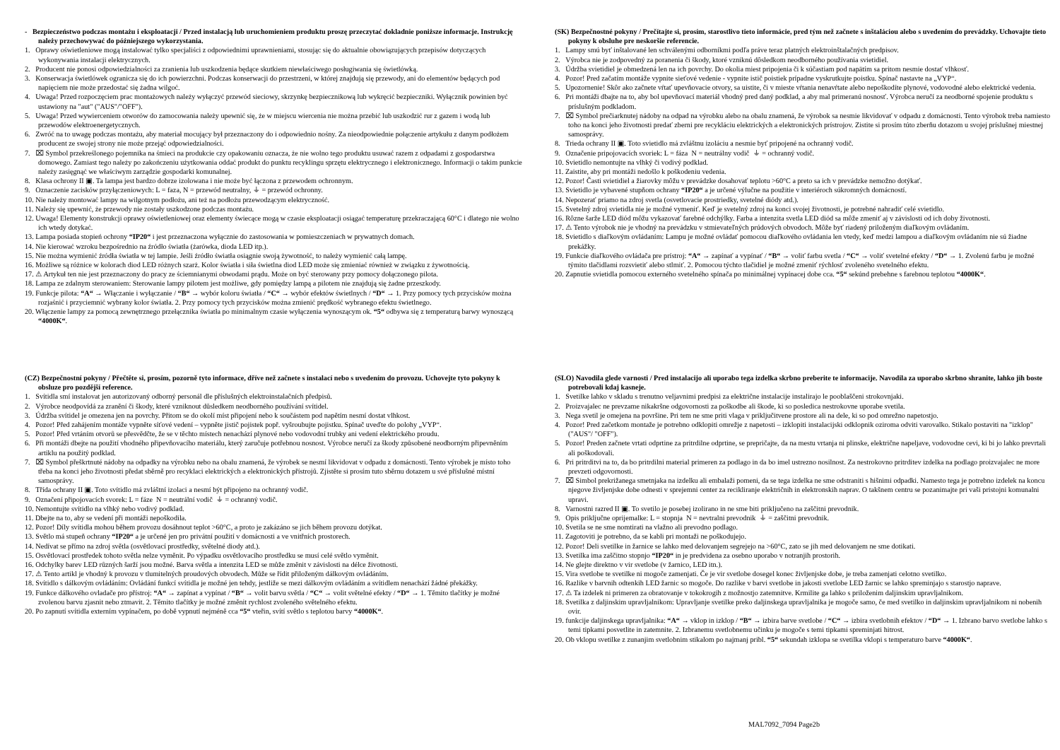- Bezpieczeństwo podczas montażu i eksploatacji / Przed instalacją lub uruchomieniem produktu proszę przeczytać dokladnie poniższe informacje. Instrukcję należy przechowywać do późniejszego wykorzystania.
1. Oprawy oświetleniowe mogą instalować tylko specjaliści z odpowiednimi uprawnieniami, stosując się do aktualnie obowiązujących przepisów dotyczących wykonywania instalacji elektrycznych.
2. Producent nie ponosi odpowiedzialności za zranienia lub uszkodzenia będące skutkiem niewłaściwego posługiwania się świetlówką.
3. Konserwacja świetlówek ogranicza się do ich powierzchni. Podczas konserwacji do przestrzeni, w której znajdują się przewody, ani do elementów będących pod napięciem nie może przedostać się żadna wilgoć.
4. Uwaga! Przed rozpoczęciem prac montażowych należy wyłączyć przewód sieciowy, skrzynkę bezpiecznikową lub wykręcić bezpieczniki. Wyłącznik powinien być ustawiony na "aut" ("AUS"/"OFF").
5. Uwaga! Przed wywierceniem otworów do zamocowania należy upewnić się, że w miejscu wiercenia nie można przebić lub uszkodzić rur z gazem i wodą lub przewodów elektroenergetycznych.
6. Zwróć na to uwagę podczas montażu, aby materiał mocujący był przeznaczony do i odpowiednio nośny. Za nieodpowiednie połączenie artykułu z danym podłożem producent ze swojej strony nie może przejąć odpowiedzialności.
7. ⌧ Symbol przekreślonego pojemnika na śmieci na produkcie czy opakowaniu oznacza, że nie wolno tego produktu usuwać razem z odpadami z gospodarstwa domowego. Zamiast tego należy po zakończeniu użytkowania oddać produkt do punktu recyklingu sprzętu elektrycznego i elektronicznego. Informacji o takim punkcie należy zasięgnąć we właściwym zarządzie gospodarki komunalnej.
8. Klasa ochrony II ▣. Ta lampa jest bardzo dobrze izolowana i nie może być łączona z przewodem ochronnym.
9. Oznaczenie zacisków przyłączeniowych: L = faza, N = przewód neutralny, ⏚ = przewód ochronny.
10. Nie należy montować lampy na wilgotnym podłożu, ani też na podłożu przewodzącym elektryczność.
11. Należy się upewnić, że przewody nie zostały uszkodzone podczas montażu.
12. Uwaga! Elementy konstrukcji oprawy oświetleniowej oraz elementy świecące mogą w czasie eksploatacji osiągać temperaturę przekraczającą 60°C i dlatego nie wolno ich wtedy dotykać.
13. Lampa posiada stopień ochrony “IP20“ i jest przeznaczona wyłącznie do zastosowania w pomieszczeniach w prywatnych domach.
14. Nie kierować wzroku bezpośrednio na źródło światła (żarówka, dioda LED itp.).
15. Nie można wymienić źródła światła w tej lampie. Jeśli źródło światła osiągnie swoją żywotność, to należy wymienić całą lampę.
16. Możliwe są różnice w kolorach diod LED różnych szarż. Kolor światła i siła świetlna diod LED może się zmieniać również w związku z żywotnością.
17. ⚠ Artykuł ten nie jest przeznaczony do pracy ze ściemnianymi obwodami prądu. Może on być sterowany przy pomocy dołączonego pilota.
18. Lampa ze zdalnym sterowaniem: Sterowanie lampy pilotem jest możliwe, gdy pomiędzy lampą a pilotem nie znajdują się żadne przeszkody.
19. Funkcje pilota: “A“ → Włączanie i wyłączanie / “B“ → wybór koloru światła / “C“ → wybór efektów świetlnych / “D“ → 1. Przy pomocy tych przycisków można rozjaśnić i przyciemnić wybrany kolor światła. 2. Przy pomocy tych przycisków można zmienić prędkość wybranego efektu świetlnego.
20. Włączenie lampy za pomocą zewnętrznego przełącznika światła po minimalnym czasie wyłączenia wynoszącym ok. “5“ odbywa się z temperaturą barwy wynoszącą “4000K“.
(SK) Bezpečnostné pokyny / Prečítajte si, prosím, starostlivo tieto informácie, pred tým než začnete s inštaláciou alebo s uvedením do prevádzky. Uchovajte tieto pokyny k obsluhe pre neskoršie referencie.
1. Lampy smú byť inštalované len schválenými odborníkmi podľa práve teraz platných elektroinštalačných predpisov.
2. Výrobca nie je zodpovedný za poranenia či škody, ktoré vzniknú dôsledkom neodborného používania svietidiel.
3. Údržba svietidiel je obmedzená len na ich povrchy. Do okolia miest pripojenia či k súčastiam pod napätím sa pritom nesmie dostať vlhkosť.
4. Pozor! Pred začatím montáže vypnite sieťové vedenie - vypnite istič poistiek prípadne vyskrutkujte poistku. Spínač nastavte na „VYP“.
5. Upozornenie! Skôr ako začnete vŕtať upevňovacie otvory, sa uistite, či v mieste vŕtania nenavŕtate alebo nepoškodíte plynové, vodovodné alebo elektrické vedenia.
6. Pri montáži dbajte na to, aby bol upevňovací materiál vhodný pred daný podklad, a aby mal primeranú nosnosť. Výrobca neručí za neodborné spojenie produktu s príslušným podkladom.
7. ⌧ Symbol prečiarknutej nádoby na odpad na výrobku alebo na obalu znamená, že výrobok sa nesmie likvidovať v odpadu z domácnosti. Tento výrobok treba namiesto toho na konci jeho životnosti predať zberni pre recykláciu elektrických a elektronických prístrojov. Zistite si prosím túto zberňu dotazom u svojej príslušnej miestnej samosprávy.
8. Trieda ochrany II ▣. Toto svietidlo má zvláštnu izoláciu a nesmie byť pripojené na ochranný vodič.
9. Označenie pripojovacích svoriek: L = fáza N = neutrálny vodič ⏚ = ochranný vodič.
10. Svietidlo nemontujte na vlhký či vodivý podklad.
11. Zaistite, aby pri montáži nedošlo k poškodeniu vedenia.
12. Pozor! Časti svietidiel a žiarovky môžu v prevádzke dosahovať teplotu >60°C a preto sa ich v prevádzke nemožno dotýkať.
13. Svietidlo je vybavené stupňom ochrany “IP20“ a je určené výlučne na použitie v interiéroch súkromných domácností.
14. Nepozerať priamo na zdroj svetla (osvetlovacie prostriedky, svetelné diódy atd.).
15. Svetelný zdroj svietidla nie je možné vymeniť. Keď je svetelný zdroj na konci svojej životnosti, je potrebné nahradiť celé svietidlo.
16. Rôzne šarže LED diód môžu vykazovať farebné odchýlky. Farba a intenzita svetla LED diód sa môže zmeniť aj v závislosti od ich doby životnosti.
17. ⚠ Tento výrobok nie je vhodný na prevádzku v stmievateľných prúdových obvodoch. Môže byť riadený priloženým diaľkovým ovládaním.
18. Svietidlo s diaľkovým ovládaním: Lampu je možné ovládať pomocou diaľkového ovládania len vtedy, keď medzi lampou a diaľkovým ovládaním nie sú žiadne prekážky.
19. Funkcie diaľkového ovládača pre prístroj: “A“ → zapínať a vypínať / “B“ → voliť farbu svetla / “C“ → voliť svetelné efekty / “D“ → 1. Zvolenú farbu je možné týmito tlačidlami rozsvietiť alebo stlmiť. 2. Pomocou týchto tlačidiel je možné zmeniť rýchlosť zvoleného svetelného efektu.
20. Zapnutie svietidla pomocou externého svetelného spínača po minimálnej vypínacej dobe cca. “5“ sekúnd prebehne s farebnou teplotou “4000K“.
(CZ) Bezpečnostní pokyny / Přečtěte si, prosím, pozorně tyto informace, dříve než začnete s instalací nebo s uvedením do provozu. Uchovejte tyto pokyny k obsluze pro pozdější reference.
1. Svítidla smí instalovat jen autorizovaný odborný personál dle příslušných elektroinstalačních předpisů.
2. Výrobce neodpovídá za zranění či škody, které vzniknout důsledkem neodborného používání svítidel.
3. Údržba svítidel je omezena jen na povrchy. Přitom se do okolí míst připojení nebo k součástem pod napětím nesmí dostat vlhkost.
4. Pozor! Před zahájením montáže vypněte síťové vedení – vypněte jistič pojistek popř. vyšroubujte pojistku. Spínač uveďte do polohy „VYP“.
5. Pozor! Před vrtáním otvorů se přesvědčte, že se v těchto místech nenachází plynové nebo vodovodní trubky ani vedení elektrického proudu.
6. Při montáži dbejte na použití vhodného připevňovacího materiálu, který zaručuje potřebnou nosnost. Výrobce neručí za škody způsobené neodborným připevněním artiklu na použitý podklad.
7. ⌧ Symbol přeškrtnuté nádoby na odpadky na výrobku nebo na obalu znamená, že výrobek se nesmí likvidovat v odpadu z domácnosti. Tento výrobek je místo toho třeba na konci jeho životnosti předat sběrně pro recyklaci elektrických a elektronických přístrojů. Zjistěte si prosím tuto sběrnu dotazem u své příslušné místní samosprávy.
8. Třída ochrany II ▣. Toto svítidlo má zvláštní izolaci a nesmí být připojeno na ochranný vodič.
9. Označení připojovacích svorek: L = fáze N = neutrální vodič ⏚ = ochranný vodič.
10. Nemontujte svítidlo na vlhký nebo vodivý podklad.
11. Dbejte na to, aby se vedení při montáži nepoškodila.
12. Pozor! Díly svítidla mohou během provozu dosáhnout teplot >60°C, a proto je zakázáno se jich během provozu dotýkat.
13. Světlo má stupeň ochrany “IP20“ a je určené jen pro privátní použití v domácnosti a ve vnitřních prostorech.
14. Nedívat se přímo na zdroj světla (osvětlovací prostředky, světelné diody atd.).
15. Osvětlovací prostředek tohoto světla nelze vyměnit. Po výpadku osvětlovacího prostředku se musí celé světlo vyměnit.
16. Odchylky barev LED různých šarží jsou možné. Barva světla a intenzita LED se může změnit v závislosti na délce životnosti.
17. ⚠ Tento artikl je vhodný k provozu v tlumitelných proudových obvodech. Může se řídit přiloženým dálkovým ovládáním.
18. Svítidlo s dálkovým ovládáním: Ovládání funkcí svítidla je možné jen tehdy, jestliže se mezi dálkovým ovládáním a svítidlem nenachází žádné překážky.
19. Funkce dálkového ovladače pro přístroj: “A“ → zapínat a vypínat / “B“ → volit barvu světla / “C“ → volit světelné efekty / “D“ → 1. Těmito tlačítky je možné zvolenou barvu zjasnit nebo ztmavit. 2. Těmito tlačítky je možné změnit rychlost zvoleného světelného efektu.
20. Po zapnutí svítidla externím vypínačem, po době vypnutí nejméně cca “5“ vteřin, svítí světlo s teplotou barvy “4000K“.
(SLO) Navodila glede varnosti / Pred instalacijo ali uporabo tega izdelka skrbno preberite te informacije. Navodila za uporabo skrbno shranite, lahko jih boste potrebovali kdaj kasneje.
1. Svetilke lahko v skladu s trenutno veljavnimi predpisi za električne instalacije instalirajo le pooblaščeni strokovnjaki.
2. Proizvajalec ne prevzame nikakršne odgovornosti za poškodbe ali škode, ki so posledica nestrokovne uporabe svetila.
3. Nega svetil je omejena na površine. Pri tem ne sme priti vlaga v priključitvene prostore ali na dele, ki so pod omrežno napetostjo.
4. Pozor! Pred začetkom montaže je potrebno odklopiti omrežje z napetosti – izklopiti instalacijski odklopnik oziroma odviti varovalko. Stikalo postaviti na "izklop" ("AUS"/ "OFF").
5. Pozor! Preden začnete vrtati odprtine za pritrdilne odprtine, se prepričajte, da na mestu vrtanja ni plinske, električne napeljave, vodovodne cevi, ki bi jo lahko prevrtali ali poškodovali.
6. Pri pritrditvi na to, da bo pritrdilni material primeren za podlago in da bo imel ustrezno nosilnost. Za nestrokovno pritrditev izdelka na podlago proizvajalec ne more prevzeti odgovornosti.
7. ⌧ Simbol prekrižanega smetnjaka na izdelku ali embalaži pomeni, da se tega izdelka ne sme odstraniti s hišnimi odpadki. Namesto tega je potrebno izdelek na koncu njegove življenjske dobe odnesti v sprejemni center za recikliranje električnih in elektronskih naprav. O takšnem centru se pozanimajte pri vaši pristojni komunalni upravi.
8. Varnostni razred II ▣. To svetilo je posebej izolirano in ne sme biti priključeno na zaščitni prevodnik.
9. Opis priključne oprijemalke: L = stopnja N = nevtralni prevodnik ⏚ = zaščitni prevodnik.
10. Svetila se ne sme nomtirati na vlažno ali prevodno podlago.
11. Zagotoviti je potrebno, da se kabli pri montaži ne poškodujejo.
12. Pozor! Deli svetilke in žarnice se lahko med delovanjem segrejejo na >60°C, zato se jih med delovanjem ne sme dotikati.
13. Svetilka ima zaščitno stopnjo “IP20“ in je predvidena za osebno uporabo v notranjih prostorih.
14. Ne glejte direktno v vir svetlobe (v žarnico, LED itn.).
15. Vira svetlobe te svetilke ni mogoče zamenjati. Če je vir svetlobe dosegel konec življenjske dobe, je treba zamenjati celotno svetilko.
16. Razlike v barvnih odtenkih LED žarnic so mogoče. Do razlike v barvi svetlobe in jakosti svetlobe LED žarnic se lahko spreminjajo s starostjo naprave.
17. ⚠ Ta izdelek ni primeren za obratovanje v tokokrogih z možnostjo zatemnitve. Krmilite ga lahko s priloženim daljinskim upravljalnikom.
18. Svetilka z daljinskim upravljalnikom: Upravljanje svetilke preko daljinskega upravljalnika je mogoče samo, če med svetilko in daljinskim upravljalnikom ni nobenih ovir.
19. funkcije daljinskega upravljalnika: “A“ → vklop in izklop / “B“ → izbira barve svetlobe / “C“ → izbira svetlobnih efektov / “D“ → 1. Izbrano barvo svetlobe lahko s temi tipkami posvetlite in zatemnite. 2. Izbranemu svetlobnemu učinku je mogoče s temi tipkami spreminjati hitrost.
20. Ob vklopu svetilke z zunanjim svetlobnim stikalom po najmanj pribl. “5“ sekundah izklopa se svetilka vklopi s temperaturo barve “4000K“.
MAL7092_7094 Page2b